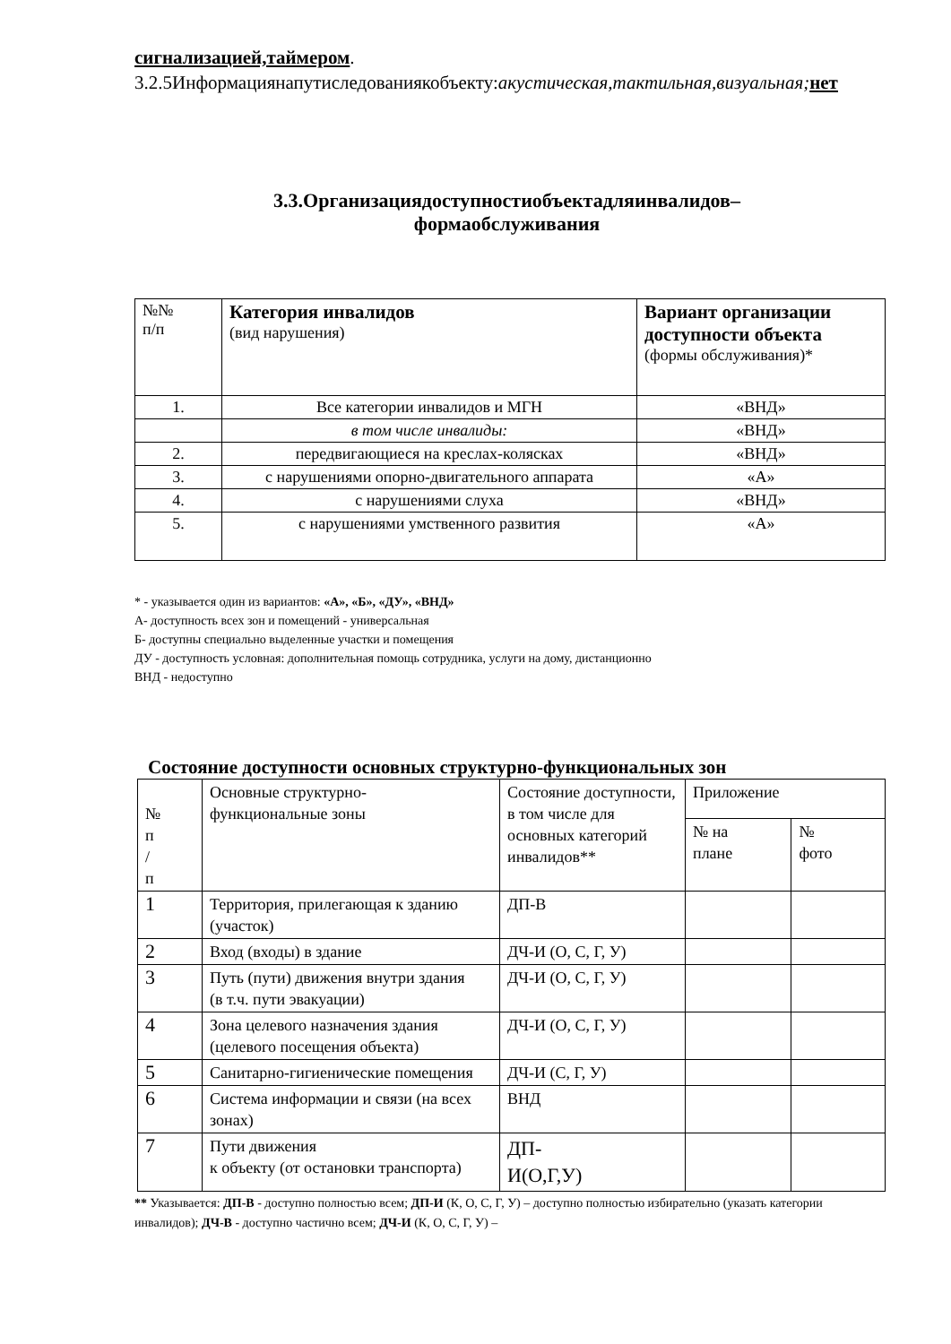сигнализацией,таймером.
3.2.5Информациянапутиследованиякобъекту:акустическая,тактильная,визуальная; нет
3.3.Организациядоступностиобъектадляинвалидов–
формаобслуживания
| №№ п/п | Категория инвалидов (вид нарушения) | Вариант организации доступности объекта (формы обслуживания)* |
| 1. | Все категории инвалидов и МГН | «ВНД» |
| | в том числе инвалиды: | «ВНД» |
| 2. | передвигающиеся на креслах-колясках | «ВНД» |
| 3. | с нарушениями опорно-двигательного аппарата | «А» |
| 4. | с нарушениями слуха | «ВНД» |
| 5. | с нарушениями умственного развития | «А» |
* - указывается один из вариантов: «А», «Б», «ДУ», «ВНД»
А- доступность всех зон и помещений - универсальная
Б- доступны специально выделенные участки и помещения
ДУ - доступность условная: дополнительная помощь сотрудника, услуги на дому, дистанционно
ВНД - недоступно
Состояние доступности основных структурно-функциональных зон
| № п / п | Основные структурно- функциональные зоны | Состояние доступности, в том числе для основных категорий инвалидов** | Приложение | |
| | | | № на плане | № фото |
| 1 | Территория, прилегающая к зданию (участок) | ДП-В | | |
| 2 | Вход (входы) в здание | ДЧ-И (О, С, Г, У) | | |
| 3 | Путь (пути) движения внутри здания (в т.ч. пути эвакуации) | ДЧ-И (О, С, Г, У) | | |
| 4 | Зона целевого назначения здания (целевого посещения объекта) | ДЧ-И (О, С, Г, У) | | |
| 5 | Санитарно-гигиенические помещения | ДЧ-И (С, Г, У) | | |
| 6 | Система информации и связи (на всех зонах) | ВНД | | |
| 7 | Пути движения к объекту (от остановки транспорта) | ДП- И(О,Г,У) | | |
** Указывается: ДП-В - доступно полностью всем; ДП-И (К, О, С, Г, У) – доступно полностью избирательно (указать категории инвалидов); ДЧ-В - доступно частично всем; ДЧ-И (К, О, С, Г, У) –